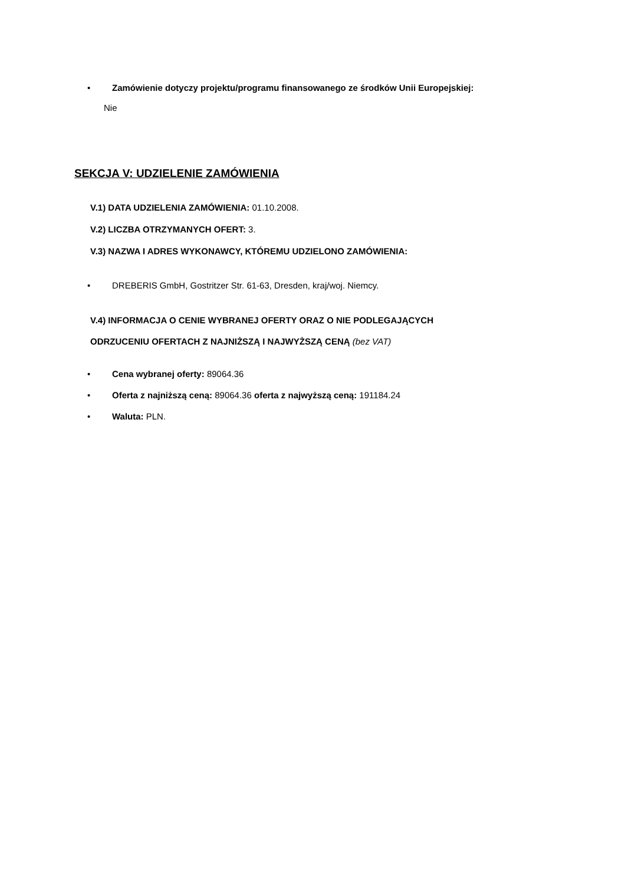• Zamówienie dotyczy projektu/programu finansowanego ze środków Unii Europejskiej:
Nie
SEKCJA V: UDZIELENIE ZAMÓWIENIA
V.1) DATA UDZIELENIA ZAMÓWIENIA: 01.10.2008.
V.2) LICZBA OTRZYMANYCH OFERT: 3.
V.3) NAZWA I ADRES WYKONAWCY, KTÓREMU UDZIELONO ZAMÓWIENIA:
• DREBERIS GmbH, Gostritzer Str. 61-63, Dresden, kraj/woj. Niemcy.
V.4) INFORMACJA O CENIE WYBRANEJ OFERTY ORAZ O NIE PODLEGAJĄCYCH
ODRZUCENIU OFERTACH Z NAJNIŻSZĄ I NAJWYŻSZĄ CENĄ (bez VAT)
• Cena wybranej oferty: 89064.36
• Oferta z najniższą ceną: 89064.36 oferta z najwyższą ceną: 191184.24
• Waluta: PLN.